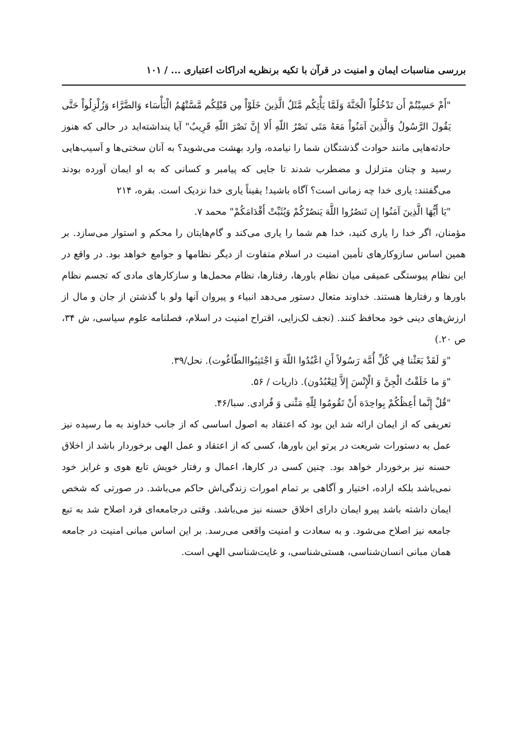بررسی مناسبات ایمان و امنیت در قرآن با تکیه برنظریه ادراکات اعتباری ... / ۱۰۱
"أَمْ حَسِبْتُمْ أَن تَدْخُلُواْ الْجَنَّةَ وَلَمَّا يَأْتِكُم مَّثَلُ الَّذِينَ خَلَوْاْ مِن قَبْلِكُم مَّسَّتْهُمُ الْبَأْسَاء وَالضَّرَّاء وَزُلْزِلُواْ حَتَّى يَقُولَ الرَّسُولُ وَالَّذِينَ آمَنُواْ مَعَهُ مَتَى نَصْرُ اللّهِ أَلا إِنَّ نَصْرَ اللّهِ قَرِيبٌ" آیا پنداشته‌اید در حالی که هنوز حادثه‌هایی مانند حوادث گذشتگان شما را نیامده، وارد بهشت می‌شوید؟ به آنان سختی‌ها و آسیب‌هایی رسید و چنان متزلزل و مضطرب شدند تا جایی که پیامبر و کسانی که به او ایمان آورده بودند می‌گفتند: یاری خدا چه زمانی است؟ آگاه باشید! یقیناً یاری خدا نزدیک است. بقره، ۲۱۴
"يَا أَيُّهَا الَّذِينَ آمَنُوا إِن تَنصُرُوا اللَّهَ يَنصُرْكُمْ وَيُثَبِّتْ أَقْدَامَكُمْ" محمد ۷.
مؤمنان، اگر خدا را یاری کنید، خدا هم شما را یاری می‌کند و گام‌هایتان را محکم و استوار می‌سازد. بر همین اساس سازوکارهای تأمین امنیت در اسلام متفاوت از دیگر نظامها و جوامع خواهد بود. در واقع در این نظام پیوستگی عمیقی میان نظام باورها، رفتارها، نظام محمل‌ها و سازکارهای مادی که تجسم نظام باورها و رفتارها هستند. خداوند متعال دستور می‌دهد انبیاء و پیروان آنها ولو با گذشتن از جان و مال از ارزش‌های دینی خود محافظ کنند. (نجف لک‌زایی، اقتراح امنیت در اسلام، فصلنامه علوم سیاسی، ش ۳۴، ص ۲۰.)
"وَ لَقَدْ بَعَثْنا فِي كُلِّ أُمَّة رَسُولاً أَنِ اعْبُدُوا اللّهَ وَ اجْتَنِبُواالطّاغُوت). نحل/۳۹.
"وَ ما خَلَقْتُ الْجِنَّ وَ الْإِنْسَ إِلاَّ لِيَعْبُدُون). ذاریات / ۵۶.
"قُلْ إِنَّما أَعِظُكُمْ بِواحِدَة أَنْ تَقُومُوا لِلّهِ مَثْنى وَ فُرادى. سبا/۴۶.
تعریفی که از ایمان ارائه شد این بود که اعتقاد به اصول اساسی که از جانب خداوند به ما رسیده نیز عمل به دستورات شریعت در پرتو این باورها، کسی که از اعتقاد و عمل الهی برخوردار باشد از اخلاق حسنه نیز برخوردار خواهد بود. چنین کسی در کارها، اعمال و رفتار خویش تابع هوی و غرایز خود نمی‌باشد بلکه اراده، اختیار و آگاهی بر تمام امورات زندگی‌اش حاکم می‌باشد. در صورتی که شخص ایمان داشته باشد پیرو ایمان دارای اخلاق حسنه نیز می‌باشد. وقتی درجامعه‌ای فرد اصلاح شد به تبع جامعه نیز اصلاح می‌شود. و به سعادت و امنیت واقعی می‌رسد. بر این اساس مبانی امنیت در جامعه همان مبانی انسان‌شناسی، هستی‌شناسی، و غایت‌شناسی الهی است.